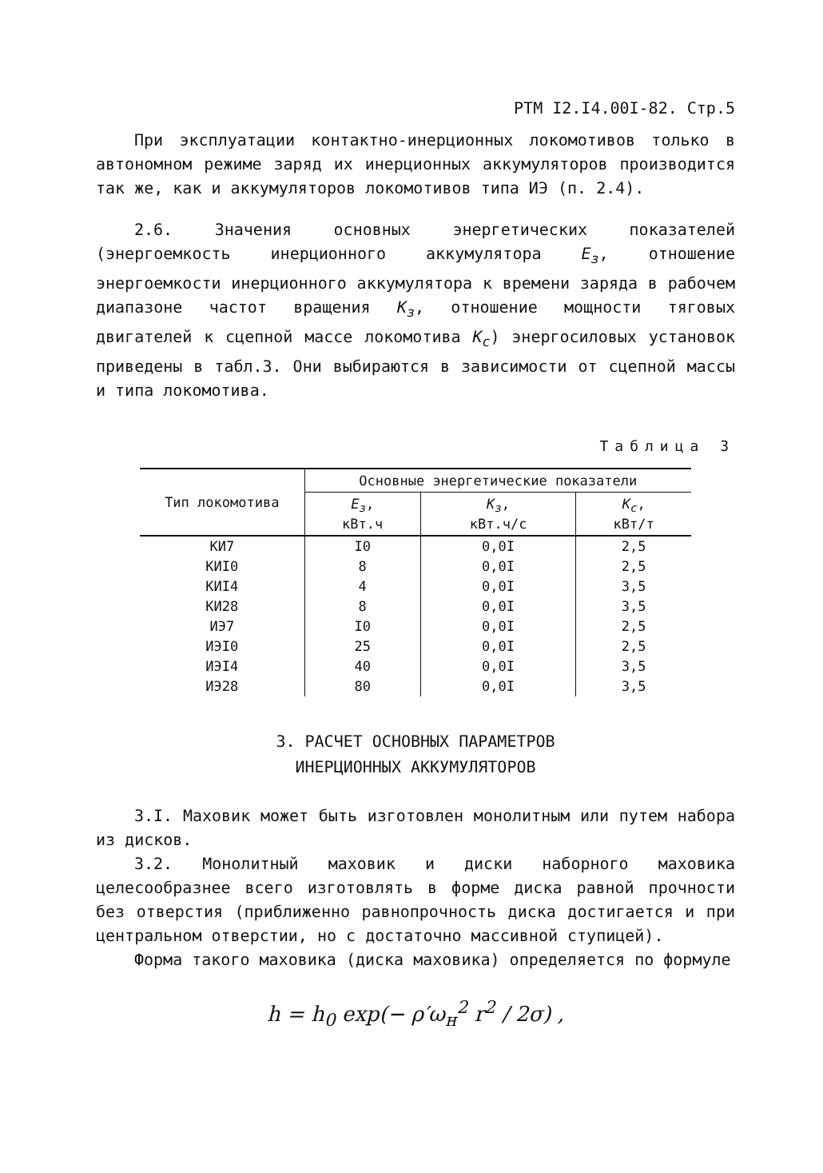РТМ I2.I4.00I-82. Стр.5
При эксплуатации контактно-инерционных локомотивов только в автономном режиме заряд их инерционных аккумуляторов производится так же, как и аккумуляторов локомотивов типа ИЭ (п. 2.4).
2.6. Значения основных энергетических показателей (энергоемкость инерционного аккумулятора E<sub>з</sub>, отношение энергоемкости инерционного аккумулятора к времени заряда в рабочем диапазоне частот вращения K<sub>з</sub>, отношение мощности тяговых двигателей к сцепной массе локомотива K<sub>c</sub>) энергосиловых установок приведены в табл.3. Они выбираются в зависимости от сцепной массы и типа локомотива.
Таблица 3
| Тип локомотива | Основные энергетические показатели | | |
| --- | --- | --- | --- |
| | E<sub>з</sub> , кВт.ч | K<sub>з</sub> , кВт.ч/с | K<sub>c</sub> , кВт/т |
| КИ7 | I0 | 0,0I | 2,5 |
| КИI0 | 8 | 0,0I | 2,5 |
| КИI4 | 4 | 0,0I | 3,5 |
| КИ28 | 8 | 0,0I | 3,5 |
| ИЭ7 | I0 | 0,0I | 2,5 |
| ИЭI0 | 25 | 0,0I | 2,5 |
| ИЭI4 | 40 | 0,0I | 3,5 |
| ИЭ28 | 80 | 0,0I | 3,5 |
3. РАСЧЕТ ОСНОВНЫХ ПАРАМЕТРОВ
ИНЕРЦИОННЫХ АККУМУЛЯТОРОВ
3.I. Маховик может быть изготовлен монолитным или путем набора из дисков.
3.2. Монолитный маховик и диски наборного маховика целесообразнее всего изготовлять в форме диска равной прочности без отверстия (приближенно равнопрочность диска достигается и при центральном отверстии, но с достаточно массивной ступицей).
Форма такого маховика (диска маховика) определяется по формуле
h = h<sub>0</sub> exp(− ρ′ω<sub>н</sub><sup>2</sup> r<sup>2</sup> / 2σ) ,